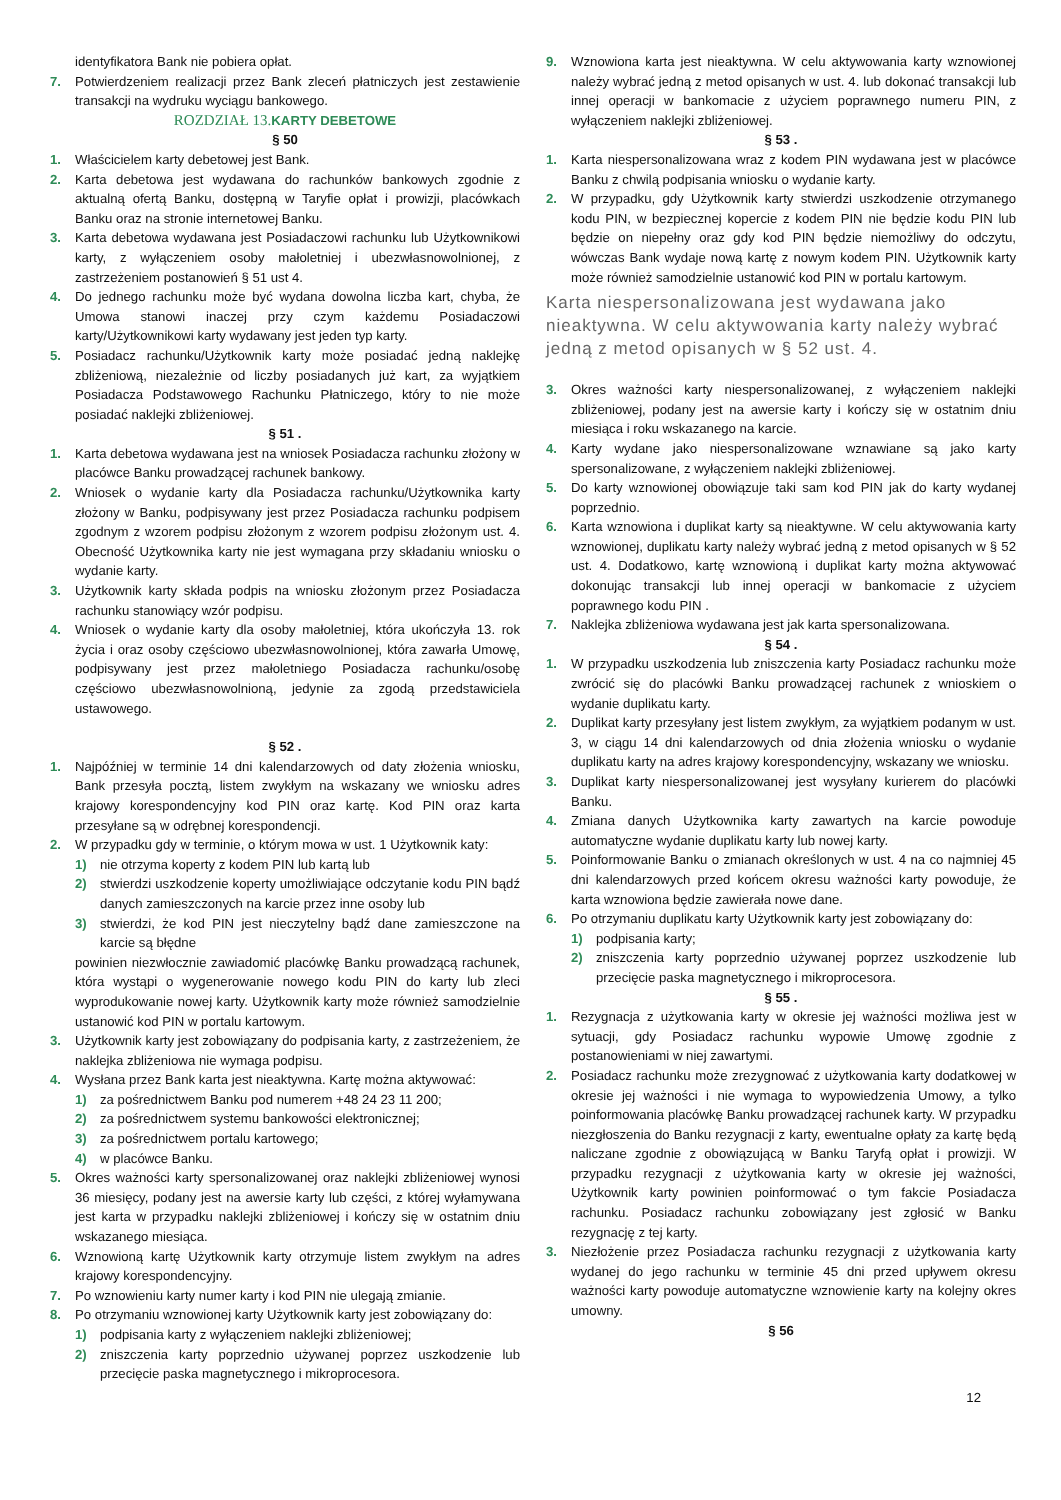identyfikatora Bank nie pobiera opłat.
7. Potwierdzeniem realizacji przez Bank zleceń płatniczych jest zestawienie transakcji na wydruku wyciągu bankowego.
ROZDZIAŁ 13. KARTY DEBETOWE
§ 50
1. Właścicielem karty debetowej jest Bank.
2. Karta debetowa jest wydawana do rachunków bankowych zgodnie z aktualną ofertą Banku, dostępną w Taryfie opłat i prowizji, placówkach Banku oraz na stronie internetowej Banku.
3. Karta debetowa wydawana jest Posiadaczowi rachunku lub Użytkownikowi karty, z wyłączeniem osoby małoletniej i ubezwłasnowolnionej, z zastrzeżeniem postanowień § 51 ust 4.
4. Do jednego rachunku może być wydana dowolna liczba kart, chyba, że Umowa stanowi inaczej przy czym każdemu Posiadaczowi karty/Użytkownikowi karty wydawany jest jeden typ karty.
5. Posiadacz rachunku/Użytkownik karty może posiadać jedną naklejkę zbliżeniową, niezależnie od liczby posiadanych już kart, za wyjątkiem Posiadacza Podstawowego Rachunku Płatniczego, który to nie może posiadać naklejki zbliżeniowej.
§ 51 .
1. Karta debetowa wydawana jest na wniosek Posiadacza rachunku złożony w placówce Banku prowadzącej rachunek bankowy.
2. Wniosek o wydanie karty dla Posiadacza rachunku/Użytkownika karty złożony w Banku, podpisywany jest przez Posiadacza rachunku podpisem zgodnym z wzorem podpisu złożonym z wzorem podpisu złożonym ust. 4. Obecność Użytkownika karty nie jest wymagana przy składaniu wniosku o wydanie karty.
3. Użytkownik karty składa podpis na wniosku złożonym przez Posiadacza rachunku stanowiący wzór podpisu.
4. Wniosek o wydanie karty dla osoby małoletniej, która ukończyła 13. rok życia i oraz osoby częściowo ubezwłasnowolnionej, która zawarła Umowę, podpisywany jest przez małoletniego Posiadacza rachunku/osobę częściowo ubezwłasnowolnioną, jedynie za zgodą przedstawiciela ustawowego.
§ 52 .
1. Najpóźniej w terminie 14 dni kalendarzowych od daty złożenia wniosku, Bank przesyła pocztą, listem zwykłym na wskazany we wniosku adres krajowy korespondencyjny kod PIN oraz kartę. Kod PIN oraz karta przesyłane są w odrębnej korespondencji.
2. W przypadku gdy w terminie, o którym mowa w ust. 1 Użytkownik katy:
1) nie otrzyma koperty z kodem PIN lub kartą lub
2) stwierdzi uszkodzenie koperty umożliwiające odczytanie kodu PIN bądź danych zamieszczonych na karcie przez inne osoby lub
3) stwierdzi, że kod PIN jest nieczytelny bądź dane zamieszczone na karcie są błędne
powinien niezwłocznie zawiadomić placówkę Banku prowadzącą rachunek, która wystąpi o wygenerowanie nowego kodu PIN do karty lub zleci wyprodukowanie nowej karty. Użytkownik karty może również samodzielnie ustanowić kod PIN w portalu kartowym.
3. Użytkownik karty jest zobowiązany do podpisania karty, z zastrzeżeniem, że naklejka zbliżeniowa nie wymaga podpisu.
4. Wysłana przez Bank karta jest nieaktywna. Kartę można aktywować:
1) za pośrednictwem Banku pod numerem +48 24 23 11 200;
2) za pośrednictwem systemu bankowości elektronicznej;
3) za pośrednictwem portalu kartowego;
4) w placówce Banku.
5. Okres ważności karty spersonalizowanej oraz naklejki zbliżeniowej wynosi 36 miesięcy, podany jest na awersie karty lub części, z której wyłamywana jest karta w przypadku naklejki zbliżeniowej i kończy się w ostatnim dniu wskazanego miesiąca.
6. Wznowioną kartę Użytkownik karty otrzymuje listem zwykłym na adres krajowy korespondencyjny.
7. Po wznowieniu karty numer karty i kod PIN nie ulegają zmianie.
8. Po otrzymaniu wznowionej karty Użytkownik karty jest zobowiązany do:
1) podpisania karty z wyłączeniem naklejki zbliżeniowej;
2) zniszczenia karty poprzednio używanej poprzez uszkodzenie lub przecięcie paska magnetycznego i mikroprocesora.
9. Wznowiona karta jest nieaktywna. W celu aktywowania karty wznowionej należy wybrać jedną z metod opisanych w ust. 4. lub dokonać transakcji lub innej operacji w bankomacie z użyciem poprawnego numeru PIN, z wyłączeniem naklejki zbliżeniowej.
§ 53 .
1. Karta niespersonalizowana wraz z kodem PIN wydawana jest w placówce Banku z chwilą podpisania wniosku o wydanie karty.
2. W przypadku, gdy Użytkownik karty stwierdzi uszkodzenie otrzymanego kodu PIN, w bezpiecznej kopercie z kodem PIN nie będzie kodu PIN lub będzie on niepełny oraz gdy kod PIN będzie niemożliwy do odczytu, wówczas Bank wydaje nową kartę z nowym kodem PIN. Użytkownik karty może również samodzielnie ustanowić kod PIN w portalu kartowym.
Karta niespersonalizowana jest wydawana jako nieaktywna. W celu aktywowania karty należy wybrać jedną z metod opisanych w § 52 ust. 4.
3. Okres ważności karty niespersonalizowanej, z wyłączeniem naklejki zbliżeniowej, podany jest na awersie karty i kończy się w ostatnim dniu miesiąca i roku wskazanego na karcie.
4. Karty wydane jako niespersonalizowane wznawiane są jako karty spersonalizowane, z wyłączeniem naklejki zbliżeniowej.
5. Do karty wznowionej obowiązuje taki sam kod PIN jak do karty wydanej poprzednio.
6. Karta wznowiona i duplikat karty są nieaktywne. W celu aktywowania karty wznowionej, duplikatu karty należy wybrać jedną z metod opisanych w § 52 ust. 4. Dodatkowo, kartę wznowioną i duplikat karty można aktywować dokonując transakcji lub innej operacji w bankomacie z użyciem poprawnego kodu PIN .
7. Naklejka zbliżeniowa wydawana jest jak karta spersonalizowana.
§ 54 .
1. W przypadku uszkodzenia lub zniszczenia karty Posiadacz rachunku może zwrócić się do placówki Banku prowadzącej rachunek z wnioskiem o wydanie duplikatu karty.
2. Duplikat karty przesyłany jest listem zwykłym, za wyjątkiem podanym w ust. 3, w ciągu 14 dni kalendarzowych od dnia złożenia wniosku o wydanie duplikatu karty na adres krajowy korespondencyjny, wskazany we wniosku.
3. Duplikat karty niespersonalizowanej jest wysyłany kurierem do placówki Banku.
4. Zmiana danych Użytkownika karty zawartych na karcie powoduje automatyczne wydanie duplikatu karty lub nowej karty.
5. Poinformowanie Banku o zmianach określonych w ust. 4 na co najmniej 45 dni kalendarzowych przed końcem okresu ważności karty powoduje, że karta wznowiona będzie zawierała nowe dane.
6. Po otrzymaniu duplikatu karty Użytkownik karty jest zobowiązany do:
1) podpisania karty;
2) zniszczenia karty poprzednio używanej poprzez uszkodzenie lub przecięcie paska magnetycznego i mikroprocesora.
§ 55 .
1. Rezygnacja z użytkowania karty w okresie jej ważności możliwa jest w sytuacji, gdy Posiadacz rachunku wypowie Umowę zgodnie z postanowieniami w niej zawartymi.
2. Posiadacz rachunku może zrezygnować z użytkowania karty dodatkowej w okresie jej ważności i nie wymaga to wypowiedzenia Umowy, a tylko poinformowania placówkę Banku prowadzącej rachunek karty. W przypadku niezgłoszenia do Banku rezygnacji z karty, ewentualne opłaty za kartę będą naliczane zgodnie z obowiązującą w Banku Taryfą opłat i prowizji. W przypadku rezygnacji z użytkowania karty w okresie jej ważności, Użytkownik karty powinien poinformować o tym fakcie Posiadacza rachunku. Posiadacz rachunku zobowiązany jest zgłosić w Banku rezygnację z tej karty.
3. Niezłożenie przez Posiadacza rachunku rezygnacji z użytkowania karty wydanej do jego rachunku w terminie 45 dni przed upływem okresu ważności karty powoduje automatyczne wznowienie karty na kolejny okres umowny.
§ 56
12